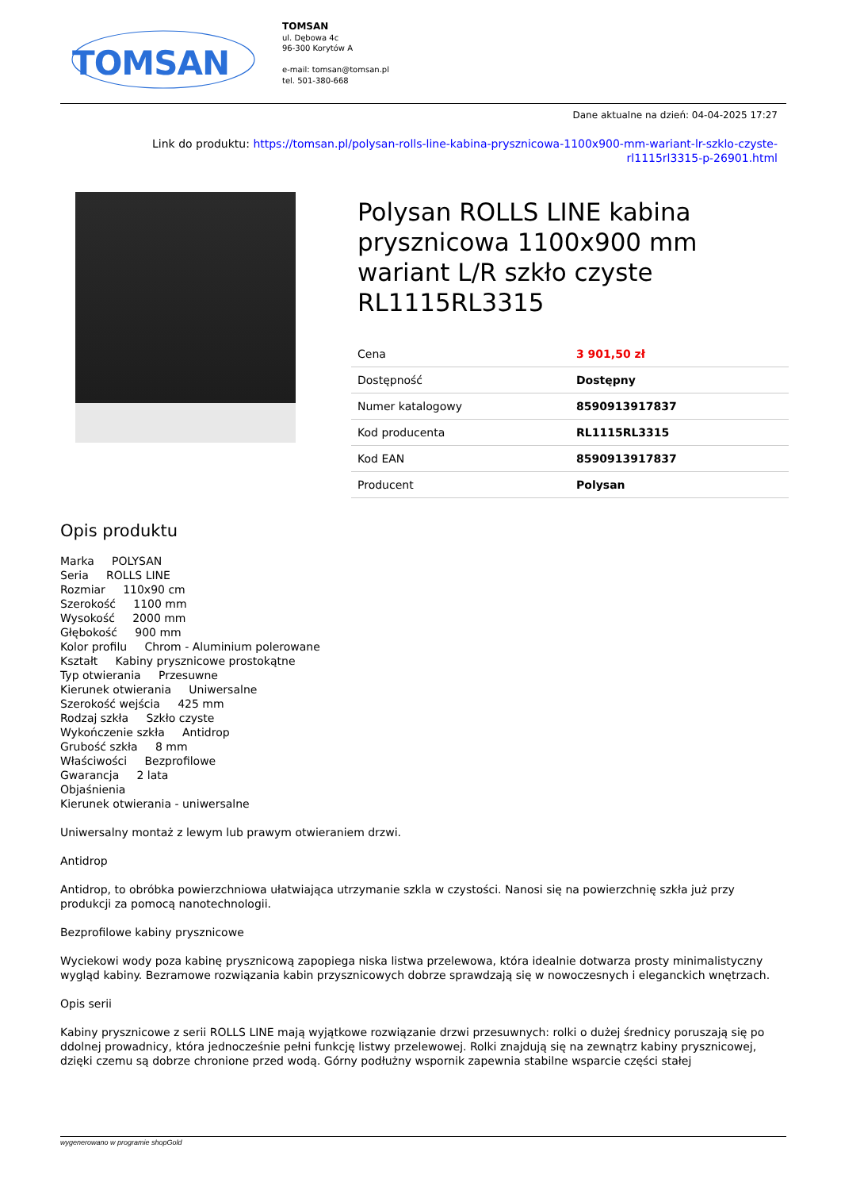TOMSAN
TOMSAN
ul. Dębowa 4c
96-300 Korytów A
e-mail: tomsan@tomsan.pl
tel. 501-380-668
Dane aktualne na dzień: 04-04-2025 17:27
Link do produktu: https://tomsan.pl/polysan-rolls-line-kabina-prysznicowa-1100x900-mm-wariant-lr-szklo-czyste-rl1115rl3315-p-26901.html
Polysan ROLLS LINE kabina prysznicowa 1100x900 mm wariant L/R szkło czyste RL1115RL3315
| Cena | 3 901,50 zł |
| Dostępność | Dostępny |
| Numer katalogowy | 8590913917837 |
| Kod producenta | RL1115RL3315 |
| Kod EAN | 8590913917837 |
| Producent | Polysan |
Opis produktu
Marka POLYSAN
Seria ROLLS LINE
Rozmiar 110x90 cm
Szerokość 1100 mm
Wysokość 2000 mm
Głębokość 900 mm
Kolor profilu Chrom - Aluminium polerowane
Kształt Kabiny prysznicowe prostokątne
Typ otwierania Przesuwne
Kierunek otwierania Uniwersalne
Szerokość wejścia 425 mm
Rodzaj szkła Szkło czyste
Wykończenie szkła Antidrop
Grubość szkła 8 mm
Właściwości Bezprofilowe
Gwarancja 2 lata
Objaśnienia
Kierunek otwierania - uniwersalne
Uniwersalny montaż z lewym lub prawym otwieraniem drzwi.
Antidrop
Antidrop, to obróbka powierzchniowa ułatwiająca utrzymanie szkla w czystości. Nanosi się na powierzchnię szkła już przy produkcji za pomocą nanotechnologii.
Bezprofilowe kabiny prysznicowe
Wyciekowi wody poza kabinę prysznicową zapopiega niska listwa przelewowa, która idealnie dotwarza prosty minimalistyczny wygląd kabiny. Bezramowe rozwiązania kabin przysznicowych dobrze sprawdzają się w nowoczesnych i eleganckich wnętrzach.
Opis serii
Kabiny prysznicowe z serii ROLLS LINE mają wyjątkowe rozwiązanie drzwi przesuwnych: rolki o dużej średnicy poruszają się po ddolnej prowadnicy, która jednocześnie pełni funkcję listwy przelewowej. Rolki znajdują się na zewnątrz kabiny prysznicowej, dzięki czemu są dobrze chronione przed wodą. Górny podłużny wspornik zapewnia stabilne wsparcie części stałej
wygenerowano w programie shopGold